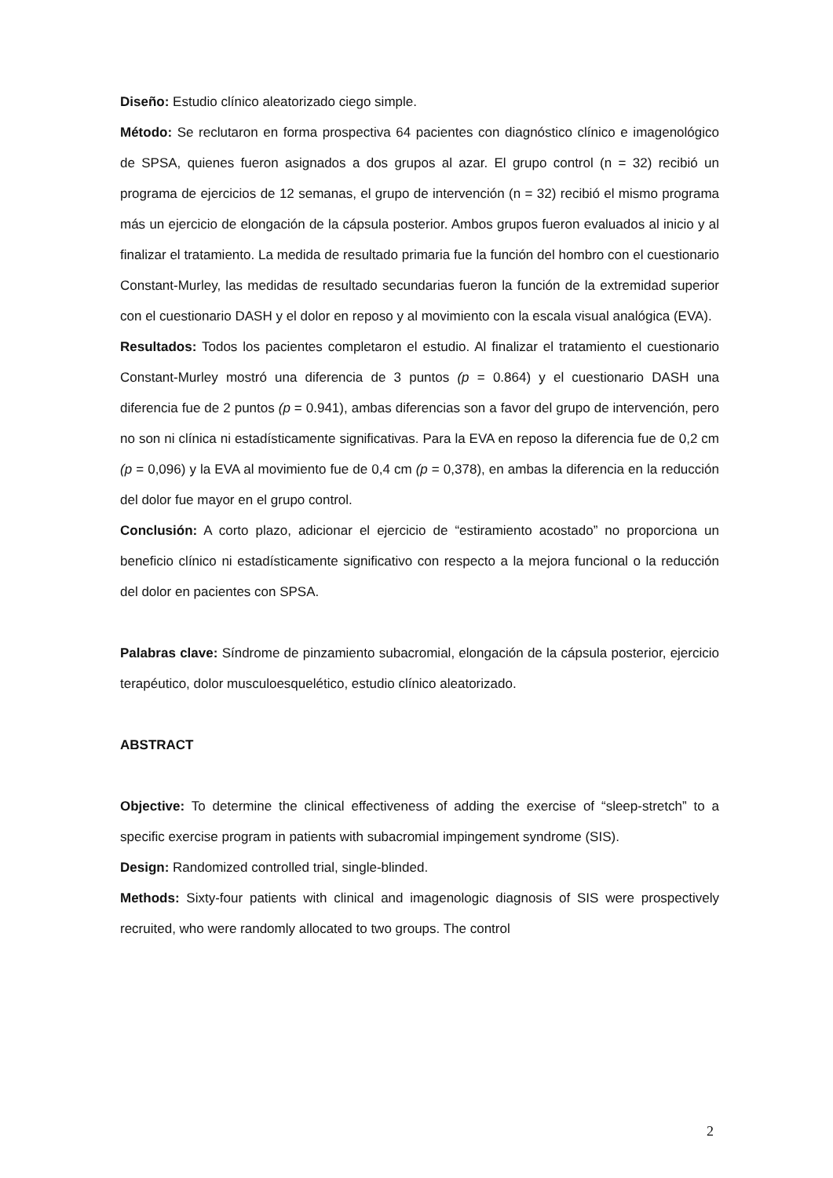Diseño: Estudio clínico aleatorizado ciego simple.
Método: Se reclutaron en forma prospectiva 64 pacientes con diagnóstico clínico e imagenológico de SPSA, quienes fueron asignados a dos grupos al azar. El grupo control (n = 32) recibió un programa de ejercicios de 12 semanas, el grupo de intervención (n = 32) recibió el mismo programa más un ejercicio de elongación de la cápsula posterior. Ambos grupos fueron evaluados al inicio y al finalizar el tratamiento. La medida de resultado primaria fue la función del hombro con el cuestionario Constant-Murley, las medidas de resultado secundarias fueron la función de la extremidad superior con el cuestionario DASH y el dolor en reposo y al movimiento con la escala visual analógica (EVA).
Resultados: Todos los pacientes completaron el estudio. Al finalizar el tratamiento el cuestionario Constant-Murley mostró una diferencia de 3 puntos (p = 0.864) y el cuestionario DASH una diferencia fue de 2 puntos (p = 0.941), ambas diferencias son a favor del grupo de intervención, pero no son ni clínica ni estadísticamente significativas. Para la EVA en reposo la diferencia fue de 0,2 cm (p = 0,096) y la EVA al movimiento fue de 0,4 cm (p = 0,378), en ambas la diferencia en la reducción del dolor fue mayor en el grupo control.
Conclusión: A corto plazo, adicionar el ejercicio de “estiramiento acostado” no proporciona un beneficio clínico ni estadísticamente significativo con respecto a la mejora funcional o la reducción del dolor en pacientes con SPSA.
Palabras clave: Síndrome de pinzamiento subacromial, elongación de la cápsula posterior, ejercicio terapéutico, dolor musculoesquelético, estudio clínico aleatorizado.
ABSTRACT
Objective: To determine the clinical effectiveness of adding the exercise of “sleep-stretch” to a specific exercise program in patients with subacromial impingement syndrome (SIS).
Design: Randomized controlled trial, single-blinded.
Methods: Sixty-four patients with clinical and imagenologic diagnosis of SIS were prospectively recruited, who were randomly allocated to two groups. The control
2